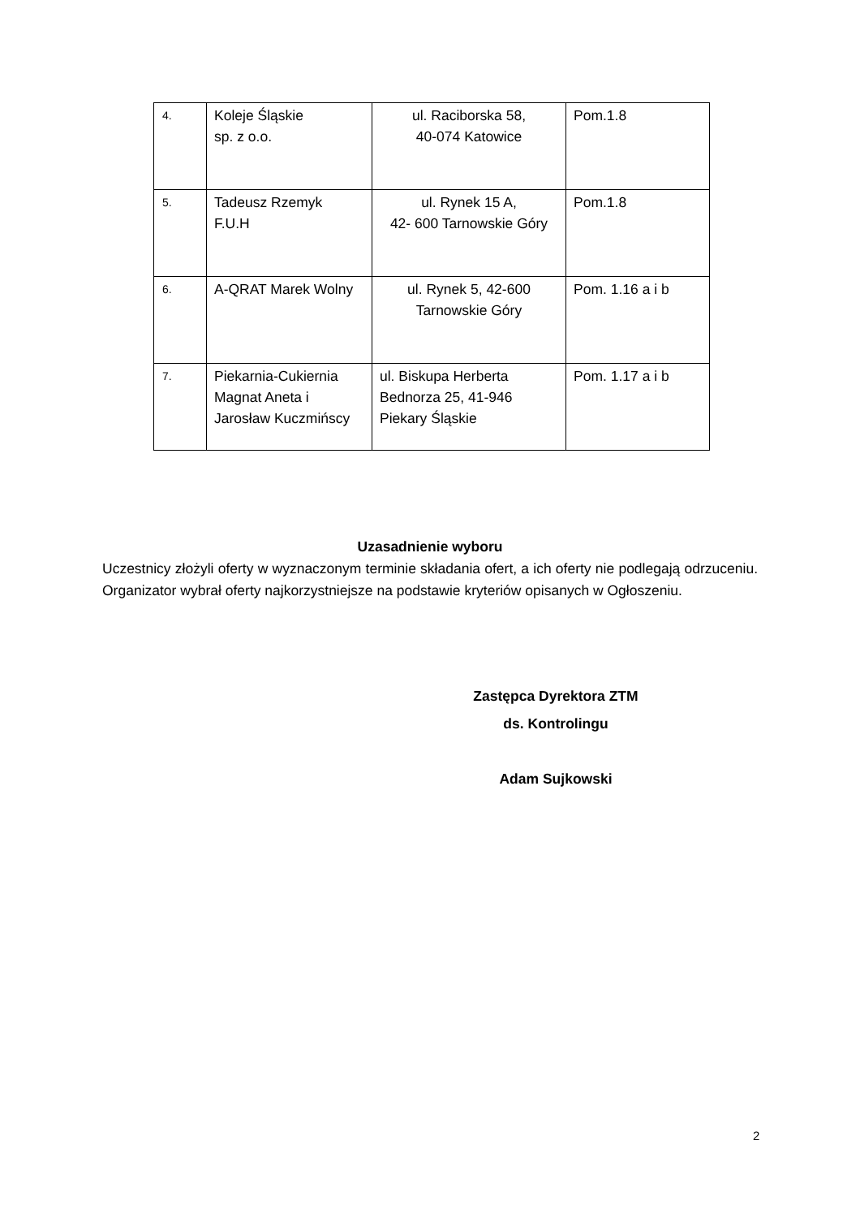| 4. | Koleje Śląskie sp. z o.o. | ul. Raciborska 58, 40-074 Katowice | Pom.1.8 |
| 5. | Tadeusz Rzemyk F.U.H | ul. Rynek 15 A, 42- 600 Tarnowskie Góry | Pom.1.8 |
| 6. | A-QRAT Marek Wolny | ul. Rynek 5, 42-600 Tarnowskie Góry | Pom. 1.16 a i b |
| 7. | Piekarnia-Cukiernia Magnat Aneta i Jarosław Kuczmińscy | ul. Biskupa Herberta Bednorza 25, 41-946 Piekary Śląskie | Pom. 1.17 a i b |
Uzasadnienie wyboru
Uczestnicy złożyli oferty w wyznaczonym terminie składania ofert, a ich oferty nie podlegają odrzuceniu. Organizator wybrał oferty najkorzystniejsze na podstawie kryteriów opisanych w Ogłoszeniu.
Zastępca Dyrektora ZTM
ds. Kontrolingu
Adam Sujkowski
2